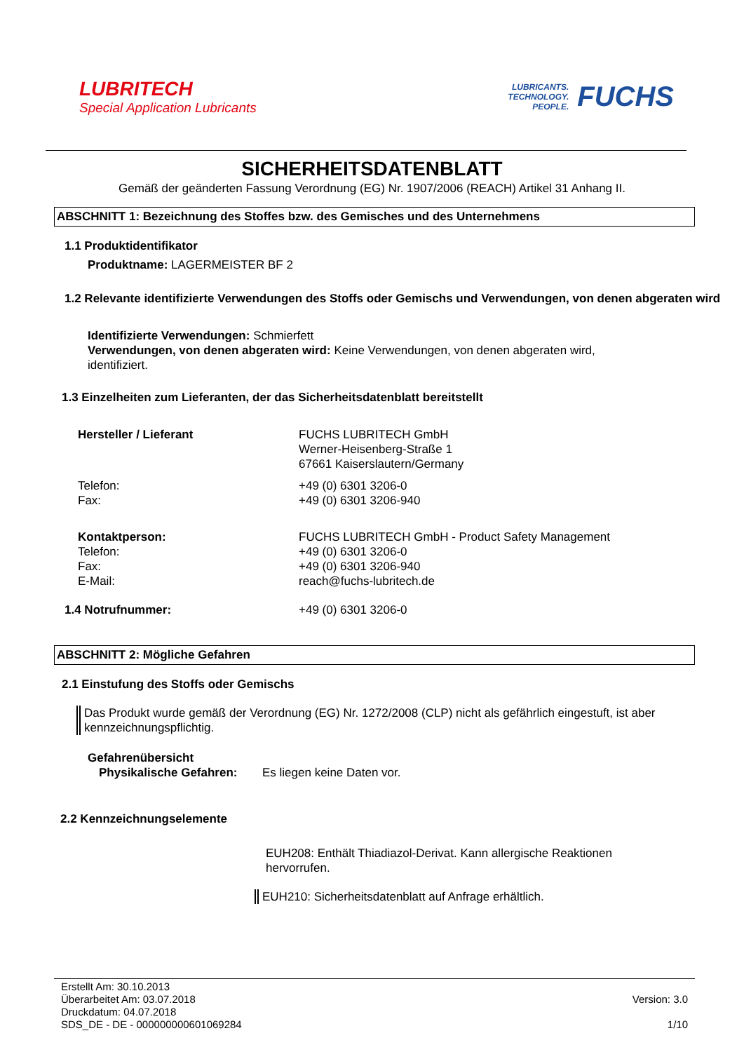LUBRITECH
Special Application Lubricants
LUBRICANTS.
TECHNOLOGY.
PEOPLE.
FUCHS
SICHERHEITSDATENBLATT
Gemäß der geänderten Fassung Verordnung (EG) Nr. 1907/2006 (REACH) Artikel 31 Anhang II.
ABSCHNITT 1: Bezeichnung des Stoffes bzw. des Gemisches und des Unternehmens
1.1 Produktidentifikator
Produktname: LAGERMEISTER BF 2
1.2 Relevante identifizierte Verwendungen des Stoffs oder Gemischs und Verwendungen, von denen abgeraten wird
Identifizierte Verwendungen: Schmierfett
Verwendungen, von denen abgeraten wird: Keine Verwendungen, von denen abgeraten wird, identifiziert.
1.3 Einzelheiten zum Lieferanten, der das Sicherheitsdatenblatt bereitstellt
Hersteller / Lieferant FUCHS LUBRITECH GmbH
Werner-Heisenberg-Straße 1
67661 Kaiserslautern/Germany
Telefon:
Fax:
+49 (0) 6301 3206-0
+49 (0) 6301 3206-940
Kontaktperson:
Telefon:
Fax:
E-Mail:
FUCHS LUBRITECH GmbH - Product Safety Management
+49 (0) 6301 3206-0
+49 (0) 6301 3206-940
reach@fuchs-lubritech.de
1.4 Notrufnummer: +49 (0) 6301 3206-0
ABSCHNITT 2: Mögliche Gefahren
2.1 Einstufung des Stoffs oder Gemischs
Das Produkt wurde gemäß der Verordnung (EG) Nr. 1272/2008 (CLP) nicht als gefährlich eingestuft, ist aber kennzeichnungspflichtig.
Gefahrenübersicht
Physikalische Gefahren:
Es liegen keine Daten vor.
2.2 Kennzeichnungselemente
EUH208: Enthält Thiadiazol-Derivat. Kann allergische Reaktionen hervorrufen.
EUH210: Sicherheitsdatenblatt auf Anfrage erhältlich.
Erstellt Am: 30.10.2013
Überarbeitet Am: 03.07.2018
Druckdatum: 04.07.2018
SDS_DE - DE - 000000000601069284
Version: 3.0
1/10